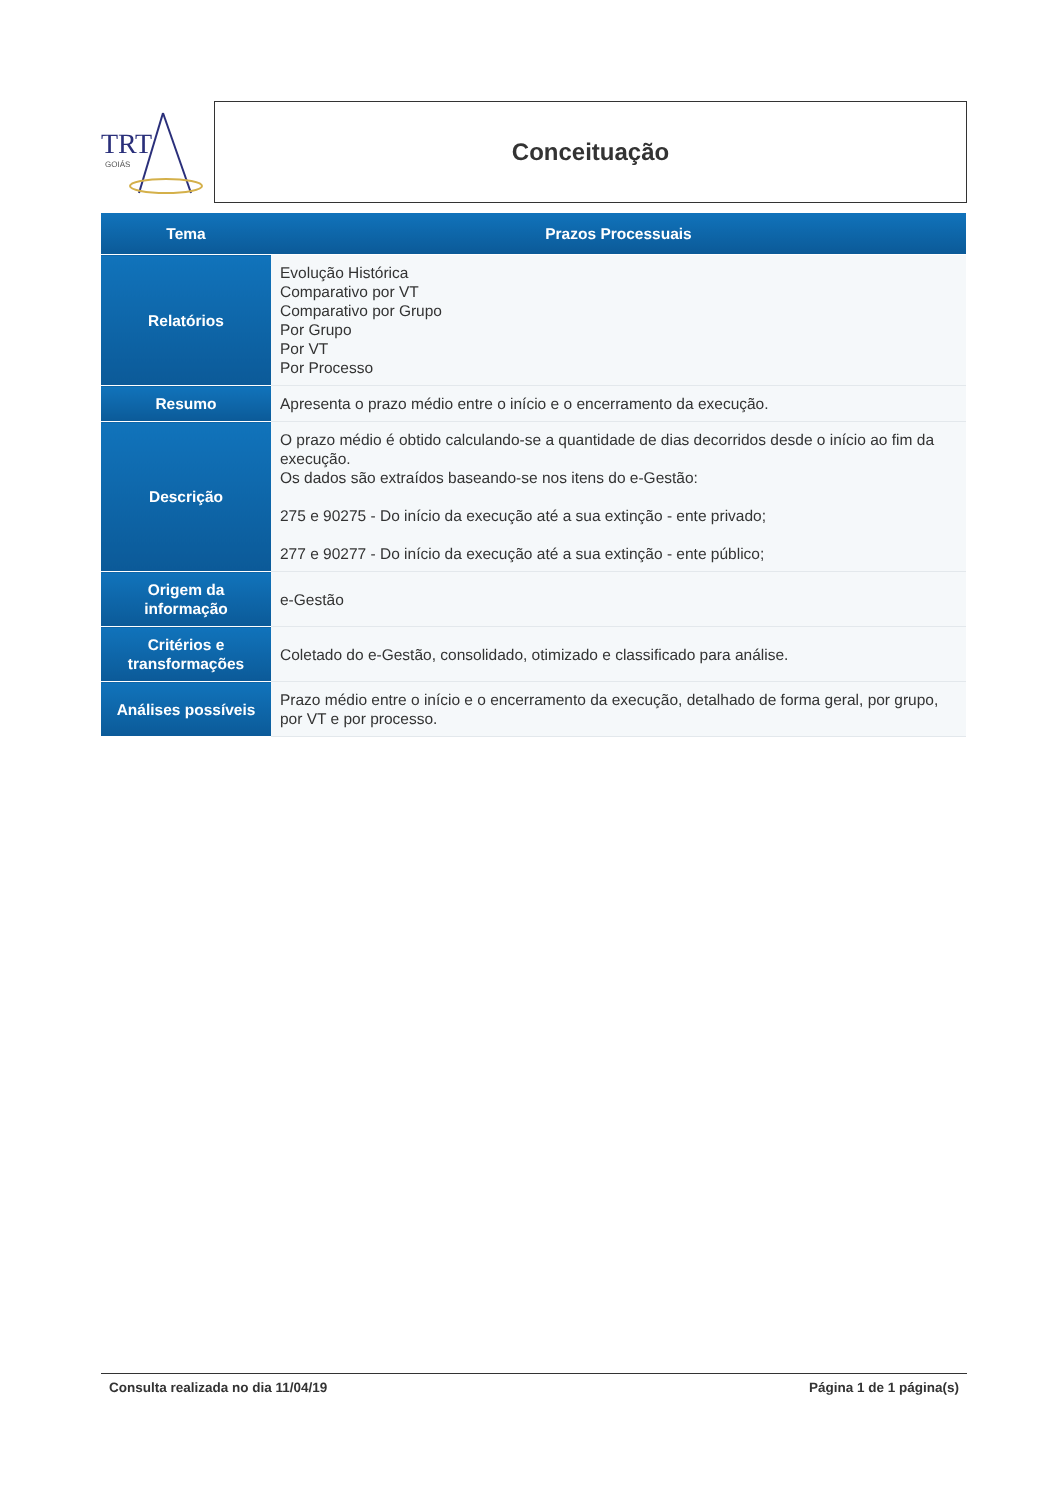TRT
GOIÁS
Conceituação
| Tema | Prazos Processuais |
| --- | --- |
| Relatórios | Evolução Histórica Comparativo por VT Comparativo por Grupo Por Grupo Por VT Por Processo |
| Resumo | Apresenta o prazo médio entre o início e o encerramento da execução. |
| Descrição | O prazo médio é obtido calculando-se a quantidade de dias decorridos desde o início ao fim da execução. Os dados são extraídos baseando-se nos itens do e-Gestão: 275 e 90275 - Do início da execução até a sua extinção - ente privado; 277 e 90277 - Do início da execução até a sua extinção - ente público; |
| Origem da informação | e-Gestão |
| Critérios e transformações | Coletado do e-Gestão, consolidado, otimizado e classificado para análise. |
| Análises possíveis | Prazo médio entre o início e o encerramento da execução, detalhado de forma geral, por grupo, por VT e por processo. |
Consulta realizada no dia 11/04/19 Página 1 de 1 página(s)